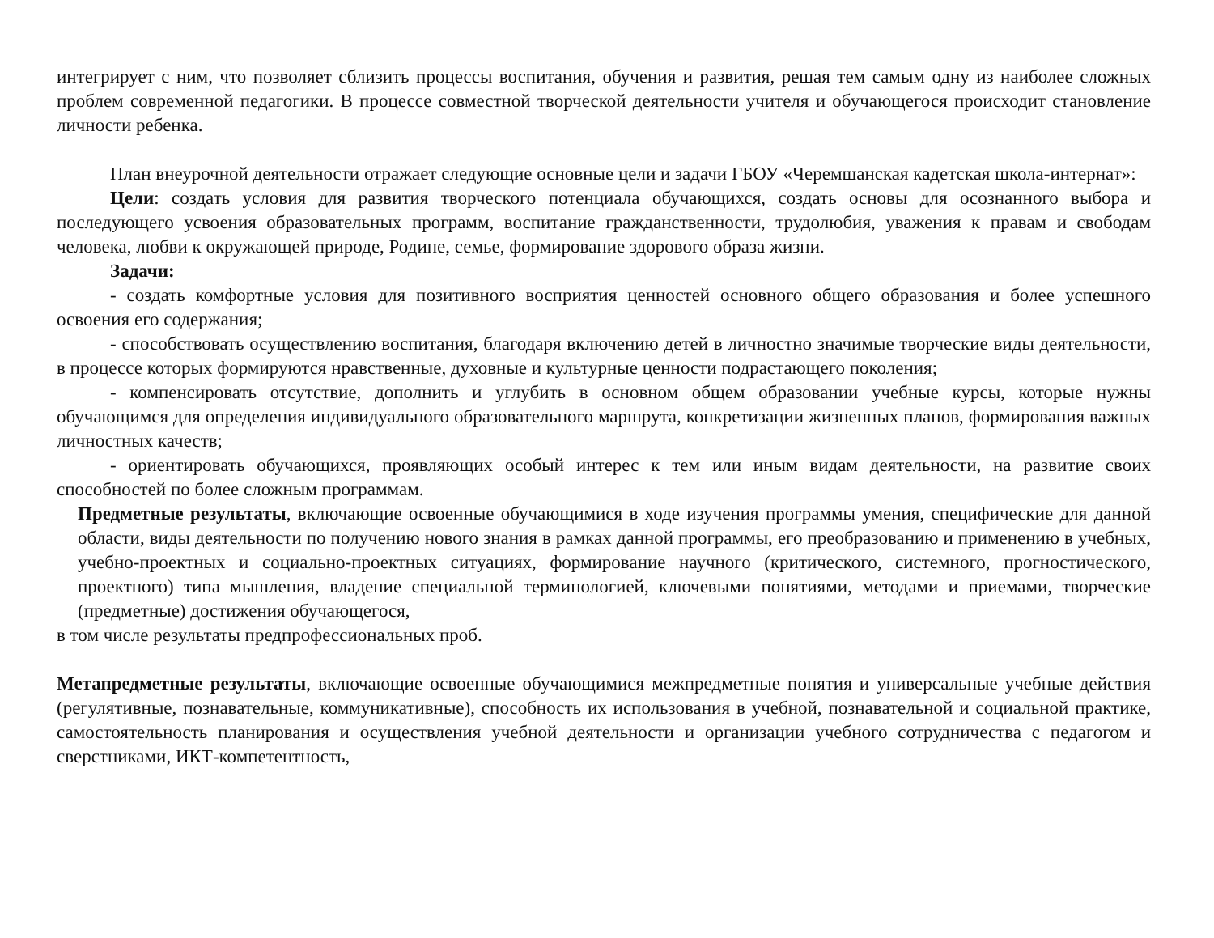интегрирует с ним, что позволяет сблизить процессы воспитания, обучения и развития, решая тем самым одну из наиболее сложных проблем современной педагогики. В процессе совместной творческой деятельности учителя и обучающегося происходит становление личности ребенка.
План внеурочной деятельности отражает следующие основные цели и задачи ГБОУ «Черемшанская кадетская школа-интернат»:
Цели: создать условия для развития творческого потенциала обучающихся, создать основы для осознанного выбора и последующего усвоения образовательных программ, воспитание гражданственности, трудолюбия, уважения к правам и свободам человека, любви к окружающей природе, Родине, семье, формирование здорового образа жизни.
Задачи:
- создать комфортные условия для позитивного восприятия ценностей основного общего образования и более успешного освоения его содержания;
- способствовать осуществлению воспитания, благодаря включению детей в личностно значимые творческие виды деятельности, в процессе которых формируются нравственные, духовные и культурные ценности подрастающего поколения;
- компенсировать отсутствие, дополнить и углубить в основном общем образовании учебные курсы, которые нужны обучающимся для определения индивидуального образовательного маршрута, конкретизации жизненных планов, формирования важных личностных качеств;
- ориентировать обучающихся, проявляющих особый интерес к тем или иным видам деятельности, на развитие своих способностей по более сложным программам.
Предметные результаты, включающие освоенные обучающимися в ходе изучения программы умения, специфические для данной области, виды деятельности по получению нового знания в рамках данной программы, его преобразованию и применению в учебных, учебно-проектных и социально-проектных ситуациях, формирование научного (критического, системного, прогностического, проектного) типа мышления, владение специальной терминологией, ключевыми понятиями, методами и приемами, творческие (предметные) достижения обучающегося,
в том числе результаты предпрофессиональных проб.
Метапредметные результаты, включающие освоенные обучающимися межпредметные понятия и универсальные учебные действия (регулятивные, познавательные, коммуникативные), способность их использования в учебной, познавательной и социальной практике, самостоятельность планирования и осуществления учебной деятельности и организации учебного сотрудничества с педагогом и сверстниками, ИКТ-компетентность,